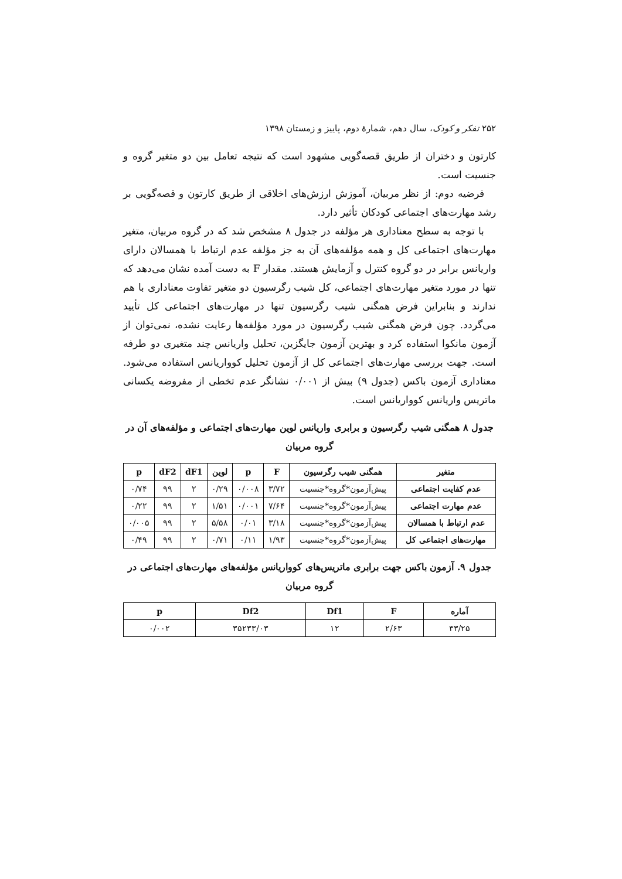۲۵۲ تفکر و کودک، سال دهم، شمارهٔ دوم، پاییز و زمستان ۱۳۹۸
کارتون و دختران از طریق قصه‌گویی مشهود است که نتیجه تعامل بین دو متغیر گروه و جنسیت است.
فرضیه دوم: از نظر مربیان، آموزش ارزش‌های اخلاقی از طریق کارتون و قصه‌گویی بر رشد مهارت‌های اجتماعی کودکان تأثیر دارد.
با توجه به سطح معناداری هر مؤلفه در جدول ۸ مشخص شد که در گروه مربیان، متغیر مهارت‌های اجتماعی کل و همه مؤلفه‌های آن به جز مؤلفه عدم ارتباط با همسالان دارای واریانس برابر در دو گروه کنترل و آزمایش هستند. مقدار F به دست آمده نشان می‌دهد که تنها در مورد متغیر مهارت‌های اجتماعی، کل شیب رگرسیون دو متغیر تفاوت معناداری با هم ندارند و بنابراین فرض همگنی شیب رگرسیون تنها در مهارت‌های اجتماعی کل تأیید می‌گردد. چون فرض همگنی شیب رگرسیون در مورد مؤلفه‌ها رعایت نشده، نمی‌توان از آزمون مانکوا استفاده کرد و بهترین آزمون جایگزین، تحلیل واریانس چند متغیری دو طرفه است. جهت بررسی مهارت‌های اجتماعی کل از آزمون تحلیل کوواریانس استفاده می‌شود. معناداری آزمون باکس (جدول ۹) بیش از ۰/۰۰۱ نشانگر عدم تخطی از مفروضه یکسانی ماتریس واریانس کوواریانس است.
جدول ۸ همگنی شیب رگرسیون و برابری واریانس لوین مهارت‌های اجتماعی و مؤلفه‌های آن در گروه مربیان
| متغیر | همگنی شیب رگرسیون | F | p | لوین | dF1 | dF2 | p |
| --- | --- | --- | --- | --- | --- | --- | --- |
| عدم کفایت اجتماعی | پیش‌آزمون*گروه*جنسیت | ۳/۷۲ | ۰/۰۰۸ | ۰/۲۹ | ۲ | ۹۹ | ۰/۷۴ |
| عدم مهارت اجتماعی | پیش‌آزمون*گروه*جنسیت | ۷/۶۴ | ۰/۰۰۱ | ۱/۵۱ | ۲ | ۹۹ | ۰/۲۲ |
| عدم ارتباط با همسالان | پیش‌آزمون*گروه*جنسیت | ۳/۱۸ | ۰/۰۱ | ۵/۵۸ | ۲ | ۹۹ | ۰/۰۰۵ |
| مهارت‌های اجتماعی کل | پیش‌آزمون*گروه*جنسیت | ۱/۹۳ | ۰/۱۱ | ۰/۷۱ | ۲ | ۹۹ | ۰/۴۹ |
جدول ۹. آزمون باکس جهت برابری ماتریس‌های کوواریانس مؤلفه‌های مهارت‌های اجتماعی در گروه مربیان
| آماره | F | Df1 | Df2 | p |
| --- | --- | --- | --- | --- |
| ۳۳/۲۵ | ۲/۶۳ | ۱۲ | ۳۵۲۳۳/۰۳ | ۰/۰۰۲ |